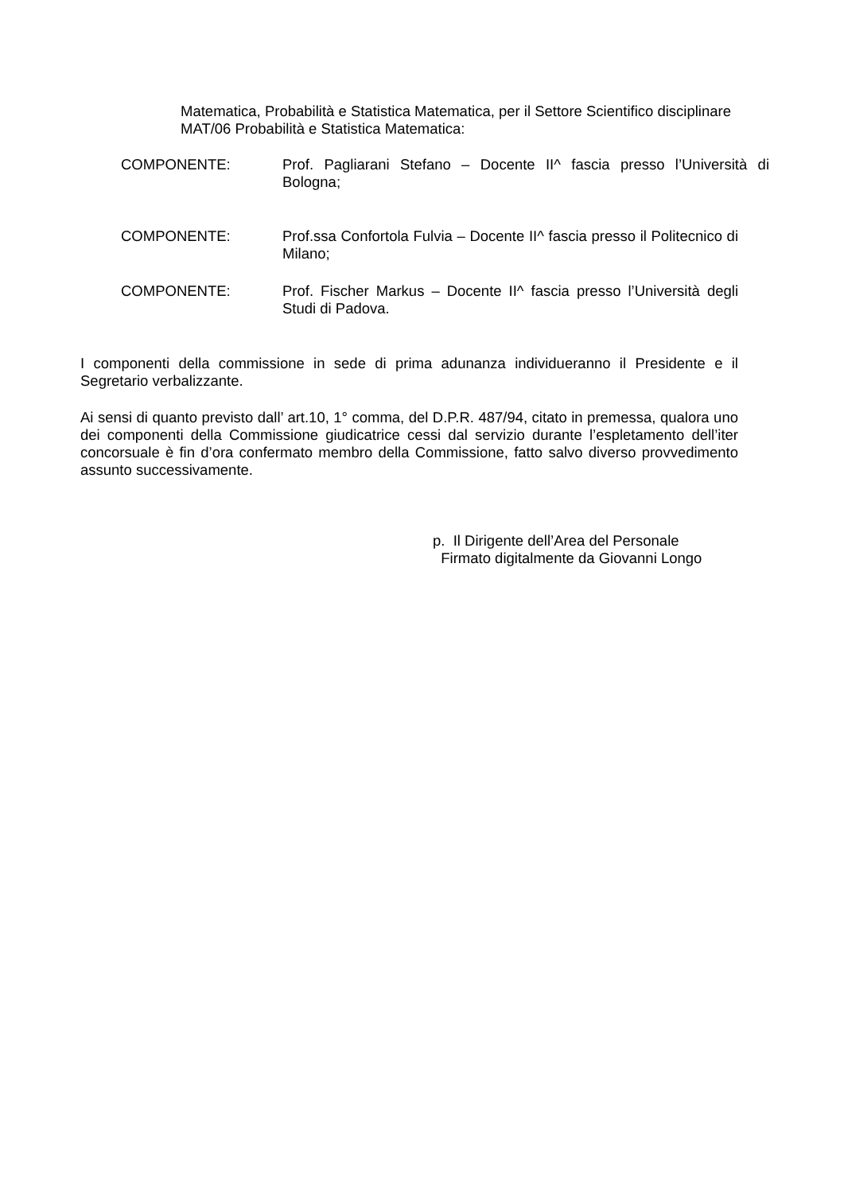Matematica, Probabilità e Statistica Matematica, per il Settore Scientifico disciplinare MAT/06 Probabilità e Statistica Matematica:
COMPONENTE: Prof. Pagliarani Stefano – Docente II^ fascia presso l’Università di Bologna;
COMPONENTE: Prof.ssa Confortola Fulvia – Docente II^ fascia presso il Politecnico di Milano;
COMPONENTE: Prof. Fischer Markus – Docente II^ fascia presso l’Università degli Studi di Padova.
I componenti della commissione in sede di prima adunanza individueranno il Presidente e il Segretario verbalizzante.
Ai sensi di quanto previsto dall’ art.10, 1° comma, del D.P.R. 487/94, citato in premessa, qualora uno dei componenti della Commissione giudicatrice cessi dal servizio durante l’espletamento dell’iter concorsuale è fin d’ora confermato membro della Commissione, fatto salvo diverso provvedimento assunto successivamente.
p. Il Dirigente dell’Area del Personale
Firmato digitalmente da Giovanni Longo